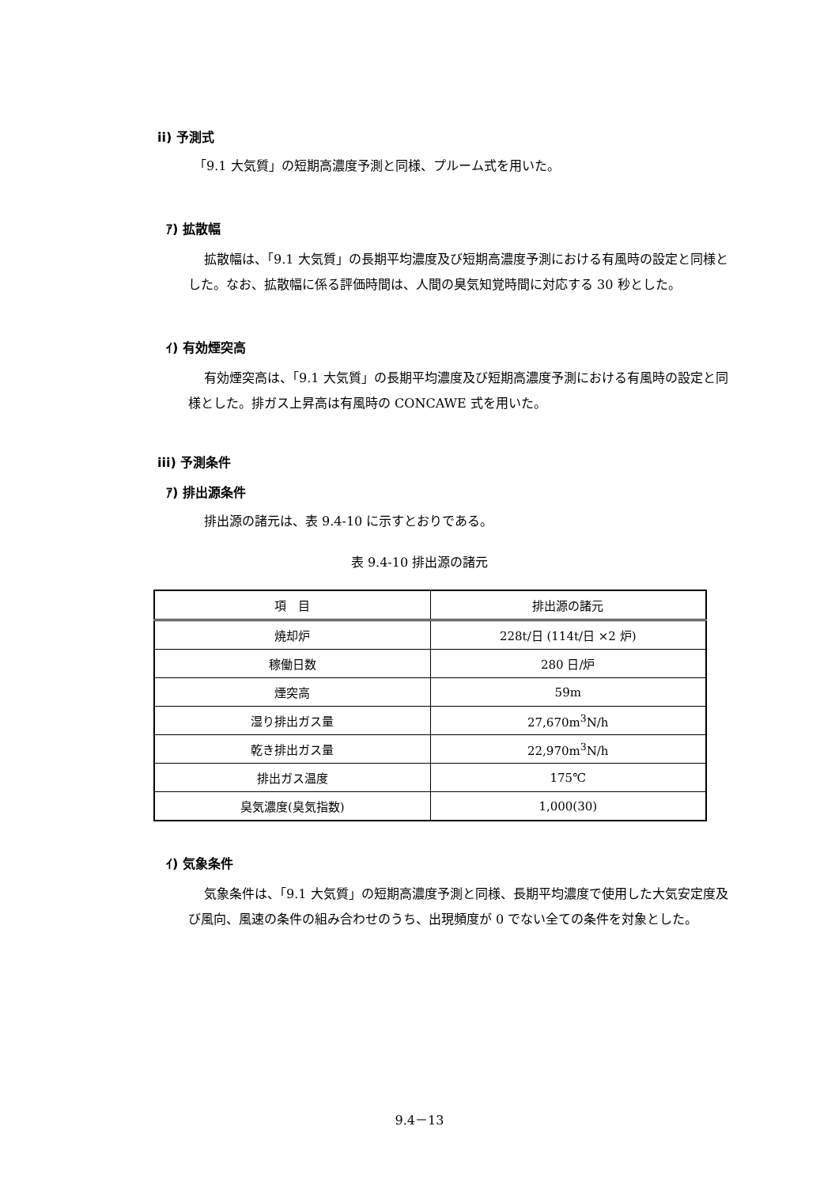ii) 予測式
「9.1 大気質」の短期高濃度予測と同様、プルーム式を用いた。
ｱ) 拡散幅
拡散幅は、「9.1 大気質」の長期平均濃度及び短期高濃度予測における有風時の設定と同様とした。なお、拡散幅に係る評価時間は、人間の臭気知覚時間に対応する 30 秒とした。
ｲ) 有効煙突高
有効煙突高は、「9.1 大気質」の長期平均濃度及び短期高濃度予測における有風時の設定と同様とした。排ガス上昇高は有風時の CONCAWE 式を用いた。
iii) 予測条件
ｱ) 排出源条件
排出源の諸元は、表 9.4-10 に示すとおりである。
表 9.4-10 排出源の諸元
| 項 目 | 排出源の諸元 |
| --- | --- |
| 焼却炉 | 228t/日 (114t/日 ×2 炉) |
| 稼働日数 | 280 日/炉 |
| 煙突高 | 59m |
| 湿り排出ガス量 | 27,670m<sup>3</sup>N/h |
| 乾き排出ガス量 | 22,970m<sup>3</sup>N/h |
| 排出ガス温度 | 175℃ |
| 臭気濃度(臭気指数) | 1,000(30) |
ｲ) 気象条件
気象条件は、「9.1 大気質」の短期高濃度予測と同様、長期平均濃度で使用した大気安定度及び風向、風速の条件の組み合わせのうち、出現頻度が 0 でない全ての条件を対象とした。
9.4－13